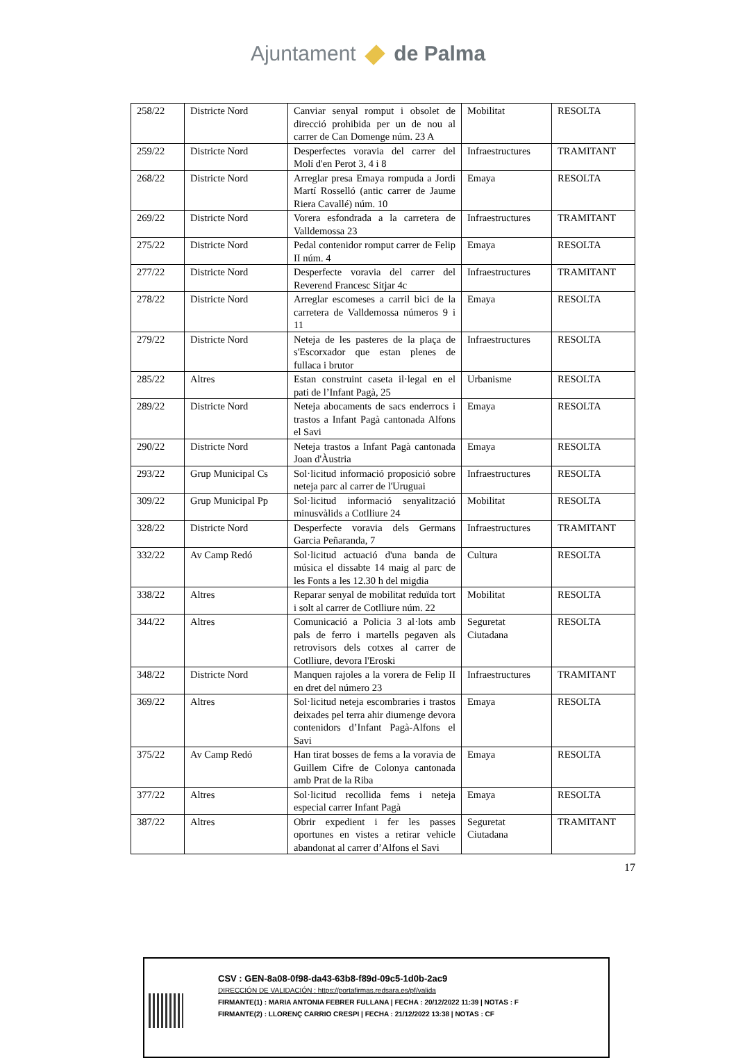Ajuntament de Palma
| 258/22 | Districte Nord | Canviar senyal romput i obsolet de direcció prohibida per un de nou al carrer de Can Domenge núm. 23 A | Mobilitat | RESOLTA |
| 259/22 | Districte Nord | Desperfectes voravia del carrer del Molí d'en Perot 3, 4 i 8 | Infraestructures | TRAMITANT |
| 268/22 | Districte Nord | Arreglar presa Emaya rompuda a Jordi Martí Rosselló (antic carrer de Jaume Riera Cavallé) núm. 10 | Emaya | RESOLTA |
| 269/22 | Districte Nord | Vorera esfondrada a la carretera de Valldemossa 23 | Infraestructures | TRAMITANT |
| 275/22 | Districte Nord | Pedal contenidor romput carrer de Felip II núm. 4 | Emaya | RESOLTA |
| 277/22 | Districte Nord | Desperfecte voravia del carrer del Reverend Francesc Sitjar 4c | Infraestructures | TRAMITANT |
| 278/22 | Districte Nord | Arreglar escomeses a carril bici de la carretera de Valldemossa números 9 i 11 | Emaya | RESOLTA |
| 279/22 | Districte Nord | Neteja de les pasteres de la plaça de s'Escorxador que estan plenes de fullaca i brutor | Infraestructures | RESOLTA |
| 285/22 | Altres | Estan construint caseta il·legal en el pati de l’Infant Pagà, 25 | Urbanisme | RESOLTA |
| 289/22 | Districte Nord | Neteja abocaments de sacs enderrocs i trastos a Infant Pagà cantonada Alfons el Savi | Emaya | RESOLTA |
| 290/22 | Districte Nord | Neteja trastos a Infant Pagà cantonada Joan d'Àustria | Emaya | RESOLTA |
| 293/22 | Grup Municipal Cs | Sol·licitud informació proposició sobre neteja parc al carrer de l'Uruguai | Infraestructures | RESOLTA |
| 309/22 | Grup Municipal Pp | Sol·licitud informació senyalització minusvàlids a Cotlliure 24 | Mobilitat | RESOLTA |
| 328/22 | Districte Nord | Desperfecte voravia dels Germans Garcia Peñaranda, 7 | Infraestructures | TRAMITANT |
| 332/22 | Av Camp Redó | Sol·licitud actuació d'una banda de música el dissabte 14 maig al parc de les Fonts a les 12.30 h del migdia | Cultura | RESOLTA |
| 338/22 | Altres | Reparar senyal de mobilitat reduïda tort i solt al carrer de Cotlliure núm. 22 | Mobilitat | RESOLTA |
| 344/22 | Altres | Comunicació a Policia 3 al·lots amb pals de ferro i martells pegaven als retrovisors dels cotxes al carrer de Cotlliure, devora l'Eroski | Seguretat Ciutadana | RESOLTA |
| 348/22 | Districte Nord | Manquen rajoles a la vorera de Felip II en dret del número 23 | Infraestructures | TRAMITANT |
| 369/22 | Altres | Sol·licitud neteja escombraries i trastos deixades pel terra ahir diumenge devora contenidors d’Infant Pagà-Alfons el Savi | Emaya | RESOLTA |
| 375/22 | Av Camp Redó | Han tirat bosses de fems a la voravia de Guillem Cifre de Colonya cantonada amb Prat de la Riba | Emaya | RESOLTA |
| 377/22 | Altres | Sol·licitud recollida fems i neteja especial carrer Infant Pagà | Emaya | RESOLTA |
| 387/22 | Altres | Obrir expedient i fer les passes oportunes en vistes a retirar vehicle abandonat al carrer d’Alfons el Savi | Seguretat Ciutadana | TRAMITANT |
17
CSV : GEN-8a08-0f98-da43-63b8-f89d-09c5-1d0b-2ac9
DIRECCIÓN DE VALIDACIÓN : https://portafirmas.redsara.es/pf/valida
FIRMANTE(1) : MARIA ANTONIA FEBRER FULLANA | FECHA : 20/12/2022 11:39 | NOTAS : F
FIRMANTE(2) : LLORENÇ CARRIO CRESPI | FECHA : 21/12/2022 13:38 | NOTAS : CF